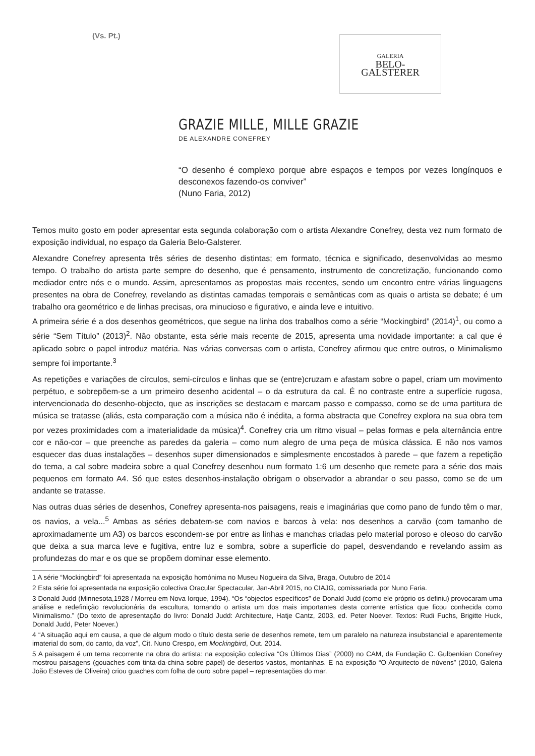(Vs. Pt.)
GALERIA
BELO-
GALSTERER
GRAZIE MILLE, MILLE GRAZIE
DE ALEXANDRE CONEFREY
“O desenho é complexo porque abre espaços e tempos por vezes longínquos e desconexos fazendo-os conviver”
(Nuno Faria, 2012)
Temos muito gosto em poder apresentar esta segunda colaboração com o artista Alexandre Conefrey, desta vez num formato de exposição individual, no espaço da Galeria Belo-Galsterer.
Alexandre Conefrey apresenta três séries de desenho distintas; em formato, técnica e significado, desenvolvidas ao mesmo tempo. O trabalho do artista parte sempre do desenho, que é pensamento, instrumento de concretização, funcionando como mediador entre nós e o mundo. Assim, apresentamos as propostas mais recentes, sendo um encontro entre várias linguagens presentes na obra de Conefrey, revelando as distintas camadas temporais e semânticas com as quais o artista se debate; é um trabalho ora geométrico e de linhas precisas, ora minucioso e figurativo, e ainda leve e intuitivo.
A primeira série é a dos desenhos geométricos, que segue na linha dos trabalhos como a série “Mockingbird” (2014)<sup>1</sup>, ou como a série “Sem Título” (2013)<sup>2</sup>. Não obstante, esta série mais recente de 2015, apresenta uma novidade importante: a cal que é aplicado sobre o papel introduz matéria. Nas várias conversas com o artista, Conefrey afirmou que entre outros, o Minimalismo sempre foi importante.<sup>3</sup>
As repetições e variações de círculos, semi-círculos e linhas que se (entre)cruzam e afastam sobre o papel, criam um movimento perpétuo, e sobrepõem-se a um primeiro desenho acidental – o da estrutura da cal. É no contraste entre a superfície rugosa, intervencionada do desenho-objecto, que as inscrições se destacam e marcam passo e compasso, como se de uma partitura de música se tratasse (aliás, esta comparação com a música não é inédita, a forma abstracta que Conefrey explora na sua obra tem por vezes proximidades com a imaterialidade da música)<sup>4</sup>. Conefrey cria um ritmo visual – pelas formas e pela alternância entre cor e não-cor – que preenche as paredes da galeria – como num alegro de uma peça de música clássica. E não nos vamos esquecer das duas instalações – desenhos super dimensionados e simplesmente encostados à parede – que fazem a repetição do tema, a cal sobre madeira sobre a qual Conefrey desenhou num formato 1:6 um desenho que remete para a série dos mais pequenos em formato A4. Só que estes desenhos-instalação obrigam o observador a abrandar o seu passo, como se de um andante se tratasse.
Nas outras duas séries de desenhos, Conefrey apresenta-nos paisagens, reais e imaginárias que como pano de fundo têm o mar, os navios, a vela...<sup>5</sup> Ambas as séries debatem-se com navios e barcos à vela: nos desenhos a carvão (com tamanho de aproximadamente um A3) os barcos escondem-se por entre as linhas e manchas criadas pelo material poroso e oleoso do carvão que deixa a sua marca leve e fugitiva, entre luz e sombra, sobre a superfície do papel, desvendando e revelando assim as profundezas do mar e os que se propõem dominar esse elemento.
1 A série “Mockingbird” foi apresentada na exposição homónima no Museu Nogueira da Silva, Braga, Outubro de 2014
2 Esta série foi apresentada na exposição colectiva Oracular Spectacular, Jan-Abril 2015, no CIAJG, comissariada por Nuno Faria.
3 Donald Judd (Minnesota,1928 / Morreu em Nova Iorque, 1994). “Os “objectos específicos” de Donald Judd (como ele próprio os definiu) provocaram uma análise e redefinição revolucionária da escultura, tornando o artista um dos mais importantes desta corrente artística que ficou conhecida como Minimalismo.” (Do texto de apresentação do livro: Donald Judd: Architecture, Hatje Cantz, 2003, ed. Peter Noever. Textos: Rudi Fuchs, Brigitte Huck, Donald Judd, Peter Noever.)
4 “A situação aqui em causa, a que de algum modo o título desta serie de desenhos remete, tem um paralelo na natureza insubstancial e aparentemente imaterial do som, do canto, da voz”, Cit. Nuno Crespo, em Mockingbird, Out. 2014.
5 A paisagem é um tema recorrente na obra do artista: na exposição colectiva “Os Últimos Dias” (2000) no CAM, da Fundação C. Gulbenkian Conefrey mostrou paisagens (gouaches com tinta-da-china sobre papel) de desertos vastos, montanhas. E na exposição “O Arquitecto de núvens” (2010, Galeria João Esteves de Oliveira) criou guaches com folha de ouro sobre papel – representações do mar.